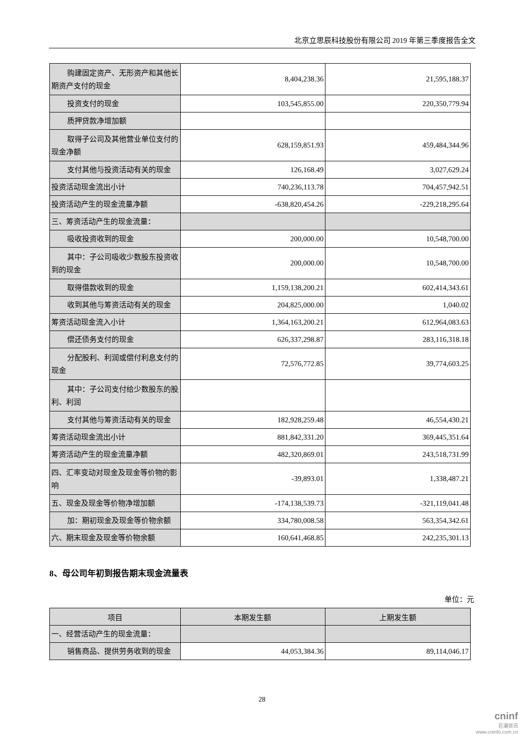北京立思辰科技股份有限公司 2019 年第三季度报告全文
| 购建固定资产、无形资产和其他长期资产支付的现金 | 8,404,238.36 | 21,595,188.37 |
| 投资支付的现金 | 103,545,855.00 | 220,350,779.94 |
| 质押贷款净增加额 | | |
| 取得子公司及其他营业单位支付的现金净额 | 628,159,851.93 | 459,484,344.96 |
| 支付其他与投资活动有关的现金 | 126,168.49 | 3,027,629.24 |
| 投资活动现金流出小计 | 740,236,113.78 | 704,457,942.51 |
| 投资活动产生的现金流量净额 | -638,820,454.26 | -229,218,295.64 |
| 三、筹资活动产生的现金流量： | | |
| 吸收投资收到的现金 | 200,000.00 | 10,548,700.00 |
| 其中：子公司吸收少数股东投资收到的现金 | 200,000.00 | 10,548,700.00 |
| 取得借款收到的现金 | 1,159,138,200.21 | 602,414,343.61 |
| 收到其他与筹资活动有关的现金 | 204,825,000.00 | 1,040.02 |
| 筹资活动现金流入小计 | 1,364,163,200.21 | 612,964,083.63 |
| 偿还债务支付的现金 | 626,337,298.87 | 283,116,318.18 |
| 分配股利、利润或偿付利息支付的现金 | 72,576,772.85 | 39,774,603.25 |
| 其中：子公司支付给少数股东的股利、利润 | | |
| 支付其他与筹资活动有关的现金 | 182,928,259.48 | 46,554,430.21 |
| 筹资活动现金流出小计 | 881,842,331.20 | 369,445,351.64 |
| 筹资活动产生的现金流量净额 | 482,320,869.01 | 243,518,731.99 |
| 四、汇率变动对现金及现金等价物的影响 | -39,893.01 | 1,338,487.21 |
| 五、现金及现金等价物净增加额 | -174,138,539.73 | -321,119,041.48 |
| 加：期初现金及现金等价物余额 | 334,780,008.58 | 563,354,342.61 |
| 六、期末现金及现金等价物余额 | 160,641,468.85 | 242,235,301.13 |
8、母公司年初到报告期末现金流量表
单位：元
| 项目 | 本期发生额 | 上期发生额 |
| --- | --- | --- |
| 一、经营活动产生的现金流量： | | |
| 销售商品、提供劳务收到的现金 | 44,053,384.36 | 89,114,046.17 |
28
cninf
巨潮资讯
www.cninfo.com.cn